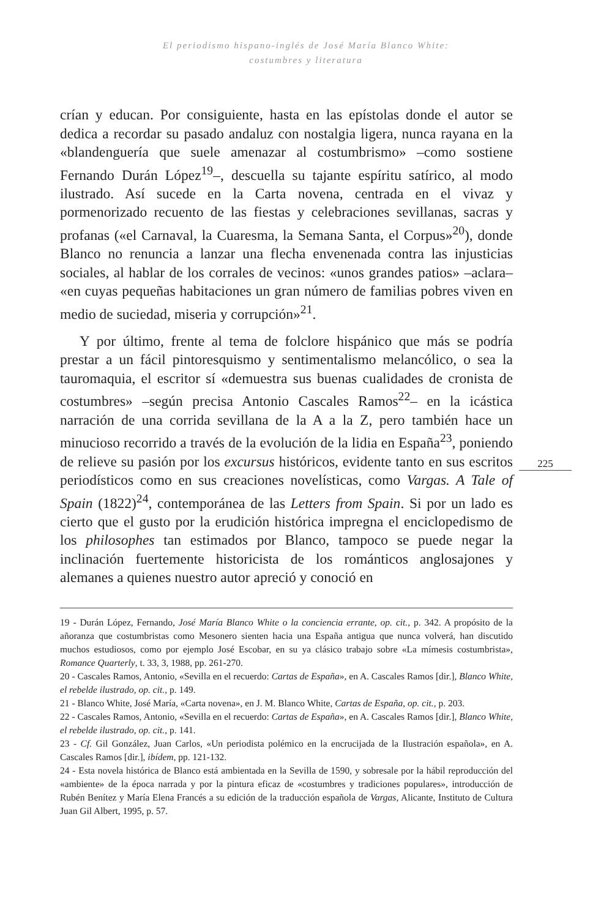El periodismo hispano-inglés de José María Blanco White:
costumbres y literatura
crían y educan. Por consiguiente, hasta en las epístolas donde el autor se dedica a recordar su pasado andaluz con nostalgia ligera, nunca rayana en la «blandenguería que suele amenazar al costumbrismo» –como sostiene Fernando Durán López<sup>19</sup>–, descuella su tajante espíritu satírico, al modo ilustrado. Así sucede en la Carta novena, centrada en el vivaz y pormenorizado recuento de las fiestas y celebraciones sevillanas, sacras y profanas («el Carnaval, la Cuaresma, la Semana Santa, el Corpus»<sup>20</sup>), donde Blanco no renuncia a lanzar una flecha envenenada contra las injusticias sociales, al hablar de los corrales de vecinos: «unos grandes patios» –aclara– «en cuyas pequeñas habitaciones un gran número de familias pobres viven en medio de suciedad, miseria y corrupción»<sup>21</sup>.
Y por último, frente al tema de folclore hispánico que más se podría prestar a un fácil pintoresquismo y sentimentalismo melancólico, o sea la tauromaquia, el escritor sí «demuestra sus buenas cualidades de cronista de costumbres» –según precisa Antonio Cascales Ramos<sup>22</sup>– en la icástica narración de una corrida sevillana de la A a la Z, pero también hace un minucioso recorrido a través de la evolución de la lidia en España<sup>23</sup>, poniendo de relieve su pasión por los excursus históricos, evidente tanto en sus escritos periodísticos como en sus creaciones novelísticas, como Vargas. A Tale of Spain (1822)<sup>24</sup>, contemporánea de las Letters from Spain. Si por un lado es cierto que el gusto por la erudición histórica impregna el enciclopedismo de los philosophes tan estimados por Blanco, tampoco se puede negar la inclinación fuertemente historicista de los románticos anglosajones y alemanes a quienes nuestro autor apreció y conoció en
225
19 - Durán López, Fernando, José María Blanco White o la conciencia errante, op. cit., p. 342. A propósito de la añoranza que costumbristas como Mesonero sienten hacia una España antigua que nunca volverá, han discutido muchos estudiosos, como por ejemplo José Escobar, en su ya clásico trabajo sobre «La mímesis costumbrista», Romance Quarterly, t. 33, 3, 1988, pp. 261-270.
20 - Cascales Ramos, Antonio, «Sevilla en el recuerdo: Cartas de España», en A. Cascales Ramos [dir.], Blanco White, el rebelde ilustrado, op. cit., p. 149.
21 - Blanco White, José María, «Carta novena», en J. M. Blanco White, Cartas de España, op. cit., p. 203.
22 - Cascales Ramos, Antonio, «Sevilla en el recuerdo: Cartas de España», en A. Cascales Ramos [dir.], Blanco White, el rebelde ilustrado, op. cit., p. 141.
23 - Cf. Gil González, Juan Carlos, «Un periodista polémico en la encrucijada de la Ilustración española», en A. Cascales Ramos [dir.], ibídem, pp. 121-132.
24 - Esta novela histórica de Blanco está ambientada en la Sevilla de 1590, y sobresale por la hábil reproducción del «ambiente» de la época narrada y por la pintura eficaz de «costumbres y tradiciones populares», introducción de Rubén Benítez y María Elena Francés a su edición de la traducción española de Vargas, Alicante, Instituto de Cultura Juan Gil Albert, 1995, p. 57.